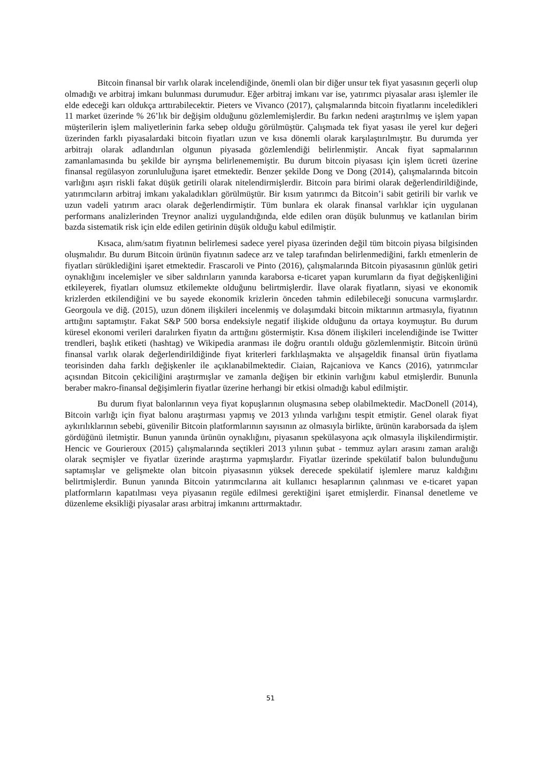Bitcoin finansal bir varlık olarak incelendiğinde, önemli olan bir diğer unsur tek fiyat yasasının geçerli olup olmadığı ve arbitraj imkanı bulunması durumudur. Eğer arbitraj imkanı var ise, yatırımcı piyasalar arası işlemler ile elde edeceği karı oldukça arttırabilecektir. Pieters ve Vivanco (2017), çalışmalarında bitcoin fiyatlarını inceledikleri 11 market üzerinde % 26’lık bir değişim olduğunu gözlemlemişlerdir. Bu farkın nedeni araştırılmış ve işlem yapan müşterilerin işlem maliyetlerinin farka sebep olduğu görülmüştür. Çalışmada tek fiyat yasası ile yerel kur değeri üzerinden farklı piyasalardaki bitcoin fiyatları uzun ve kısa dönemli olarak karşılaştırılmıştır. Bu durumda yer arbitrajı olarak adlandırılan olgunun piyasada gözlemlendiği belirlenmiştir. Ancak fiyat sapmalarının zamanlamasında bu şekilde bir ayrışma belirlenememiştir. Bu durum bitcoin piyasası için işlem ücreti üzerine finansal regülasyon zorunluluğuna işaret etmektedir. Benzer şekilde Dong ve Dong (2014), çalışmalarında bitcoin varlığını aşırı riskli fakat düşük getirili olarak nitelendirmişlerdir. Bitcoin para birimi olarak değerlendirildiğinde, yatırımcıların arbitraj imkanı yakaladıkları görülmüştür. Bir kısım yatırımcı da Bitcoin’i sabit getirili bir varlık ve uzun vadeli yatırım aracı olarak değerlendirmiştir. Tüm bunlara ek olarak finansal varlıklar için uygulanan performans analizlerinden Treynor analizi uygulandığında, elde edilen oran düşük bulunmuş ve katlanılan birim bazda sistematik risk için elde edilen getirinin düşük olduğu kabul edilmiştir.
Kısaca, alım/satım fiyatının belirlemesi sadece yerel piyasa üzerinden değil tüm bitcoin piyasa bilgisinden oluşmalıdır. Bu durum Bitcoin ürünün fiyatının sadece arz ve talep tarafından belirlenmediğini, farklı etmenlerin de fiyatları sürüklediğini işaret etmektedir. Frascaroli ve Pinto (2016), çalışmalarında Bitcoin piyasasının günlük getiri oynaklığını incelemişler ve siber saldırıların yanında karaborsa e-ticaret yapan kurumların da fiyat değişkenliğini etkileyerek, fiyatları olumsuz etkilemekte olduğunu belirtmişlerdir. İlave olarak fiyatların, siyasi ve ekonomik krizlerden etkilendiğini ve bu sayede ekonomik krizlerin önceden tahmin edilebileceği sonucuna varmışlardır. Georgoula ve diğ. (2015), uzun dönem ilişkileri incelenmiş ve dolaşımdaki bitcoin miktarının artmasıyla, fiyatının arttığını saptamıştır. Fakat S&P 500 borsa endeksiyle negatif ilişkide olduğunu da ortaya koymuştur. Bu durum küresel ekonomi verileri daralırken fiyatın da arttığını göstermiştir. Kısa dönem ilişkileri incelendiğinde ise Twitter trendleri, başlık etiketi (hashtag) ve Wikipedia aranması ile doğru orantılı olduğu gözlemlenmiştir. Bitcoin ürünü finansal varlık olarak değerlendirildiğinde fiyat kriterleri farklılaşmakta ve alışageldik finansal ürün fiyatlama teorisinden daha farklı değişkenler ile açıklanabilmektedir. Ciaian, Rajcaniova ve Kancs (2016), yatırımcılar açısından Bitcoin çekiciliğini araştırmışlar ve zamanla değişen bir etkinin varlığını kabul etmişlerdir. Bununla beraber makro-finansal değişimlerin fiyatlar üzerine herhangi bir etkisi olmadığı kabul edilmiştir.
Bu durum fiyat balonlarının veya fiyat kopuşlarının oluşmasına sebep olabilmektedir. MacDonell (2014), Bitcoin varlığı için fiyat balonu araştırması yapmış ve 2013 yılında varlığını tespit etmiştir. Genel olarak fiyat aykırılıklarının sebebi, güvenilir Bitcoin platformlarının sayısının az olmasıyla birlikte, ürünün karaborsada da işlem gördüğünü iletmiştir. Bunun yanında ürünün oynaklığını, piyasanın spekülasyona açık olmasıyla ilişkilendirmiştir. Hencic ve Gourieroux (2015) çalışmalarında seçtikleri 2013 yılının şubat - temmuz ayları arasını zaman aralığı olarak seçmişler ve fiyatlar üzerinde araştırma yapmışlardır. Fiyatlar üzerinde spekülatif balon bulunduğunu saptamışlar ve gelişmekte olan bitcoin piyasasının yüksek derecede spekülatif işlemlere maruz kaldığını belirtmişlerdir. Bunun yanında Bitcoin yatırımcılarına ait kullanıcı hesaplarının çalınması ve e-ticaret yapan platformların kapatılması veya piyasanın regüle edilmesi gerektiğini işaret etmişlerdir. Finansal denetleme ve düzenleme eksikliği piyasalar arası arbitraj imkanını arttırmaktadır.
51